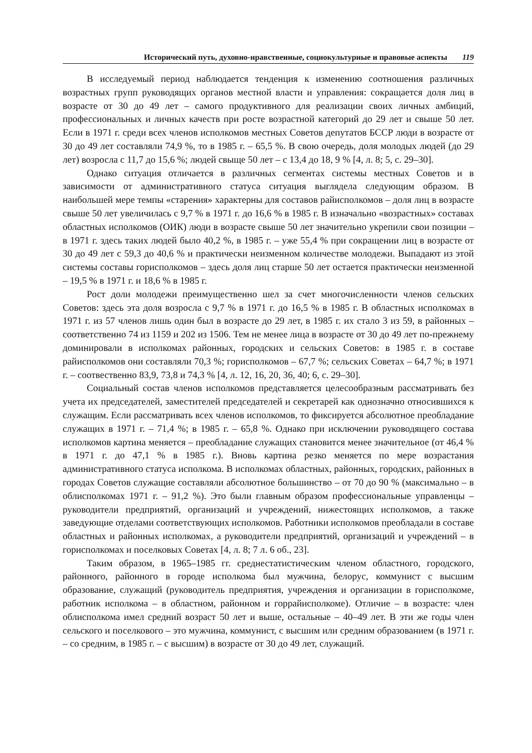Исторический путь, духовно-нравственные, социокультурные и правовые аспекты 119
В исследуемый период наблюдается тенденция к изменению соотношения различных возрастных групп руководящих органов местной власти и управления: сокращается доля лиц в возрасте от 30 до 49 лет – самого продуктивного для реализации своих личных амбиций, профессиональных и личных качеств при росте возрастной категорий до 29 лет и свыше 50 лет. Если в 1971 г. среди всех членов исполкомов местных Советов депутатов БССР люди в возрасте от 30 до 49 лет составляли 74,9 %, то в 1985 г. – 65,5 %. В свою очередь, доля молодых людей (до 29 лет) возросла с 11,7 до 15,6 %; людей свыще 50 лет – с 13,4 до 18, 9 % [4, л. 8; 5, с. 29–30].
Однако ситуация отличается в различных сегментах системы местных Советов и в зависимости от административного статуса ситуация выглядела следующим образом. В наибольшей мере темпы «старения» характерны для составов райисполкомов – доля лиц в возрасте свыше 50 лет увеличилась с 9,7 % в 1971 г. до 16,6 % в 1985 г. В изначально «возрастных» составах областных исполкомов (ОИК) люди в возрасте свыше 50 лет значительно укрепили свои позиции – в 1971 г. здесь таких людей было 40,2 %, в 1985 г. – уже 55,4 % при сокращении лиц в возрасте от 30 до 49 лет с 59,3 до 40,6 % и практически неизменном количестве молодежи. Выпадают из этой системы составы горисполкомов – здесь доля лиц старше 50 лет остается практически неизменной – 19,5 % в 1971 г. и 18,6 % в 1985 г.
Рост доли молодежи преимущественно шел за счет многочисленности членов сельских Советов: здесь эта доля возросла с 9,7 % в 1971 г. до 16,5 % в 1985 г. В областных исполкомах в 1971 г. из 57 членов лишь один был в возрасте до 29 лет, в 1985 г. их стало 3 из 59, в районных – соответственно 74 из 1159 и 202 из 1506. Тем не менее лица в возрасте от 30 до 49 лет по-прежнему доминировали в исполкомах районных, городских и сельских Советов: в 1985 г. в составе райисполкомов они составляли 70,3 %; горисполкомов – 67,7 %; сельских Советах – 64,7 %; в 1971 г. – соотвественно 83,9, 73,8 и 74,3 % [4, л. 12, 16, 20, 36, 40; 6, с. 29–30].
Социальный состав членов исполкомов представляется целесообразным рассматривать без учета их председателей, заместителей председателей и секретарей как однозначно относившихся к служащим. Если рассматривать всех членов исполкомов, то фиксируется абсолютное преобладание служащих в 1971 г. – 71,4 %; в 1985 г. – 65,8 %. Однако при исключении руководящего состава исполкомов картина меняется – преобладание служащих становится менее значительное (от 46,4 % в 1971 г. до 47,1 % в 1985 г.). Вновь картина резко меняется по мере возрастания административного статуса исполкома. В исполкомах областных, районных, городских, районных в городах Советов служащие составляли абсолютное большинство – от 70 до 90 % (максимально – в облисполкомах 1971 г. – 91,2 %). Это были главным образом профессиональные управленцы – руководители предприятий, организаций и учреждений, нижестоящих исполкомов, а также заведующие отделами соответствующих исполкомов. Работники исполкомов преобладали в составе областных и районных исполкомах, а руководители предприятий, организаций и учреждений – в горисполкомах и поселковых Советах [4, л. 8; 7 л. 6 об., 23].
Таким образом, в 1965–1985 гг. среднестатистическим членом областного, городского, районного, районного в городе исполкома был мужчина, белорус, коммунист с высшим образование, служащий (руководитель предприятия, учреждения и организации в горисполкоме, работник исполкома – в областном, районном и горрайисполкоме). Отличие – в возрасте: член облисполкома имел средний возраст 50 лет и выше, остальные – 40–49 лет. В эти же годы член сельского и поселкового – это мужчина, коммунист, с высшим или средним образованием (в 1971 г. – со средним, в 1985 г. – с высшим) в возрасте от 30 до 49 лет, служащий.